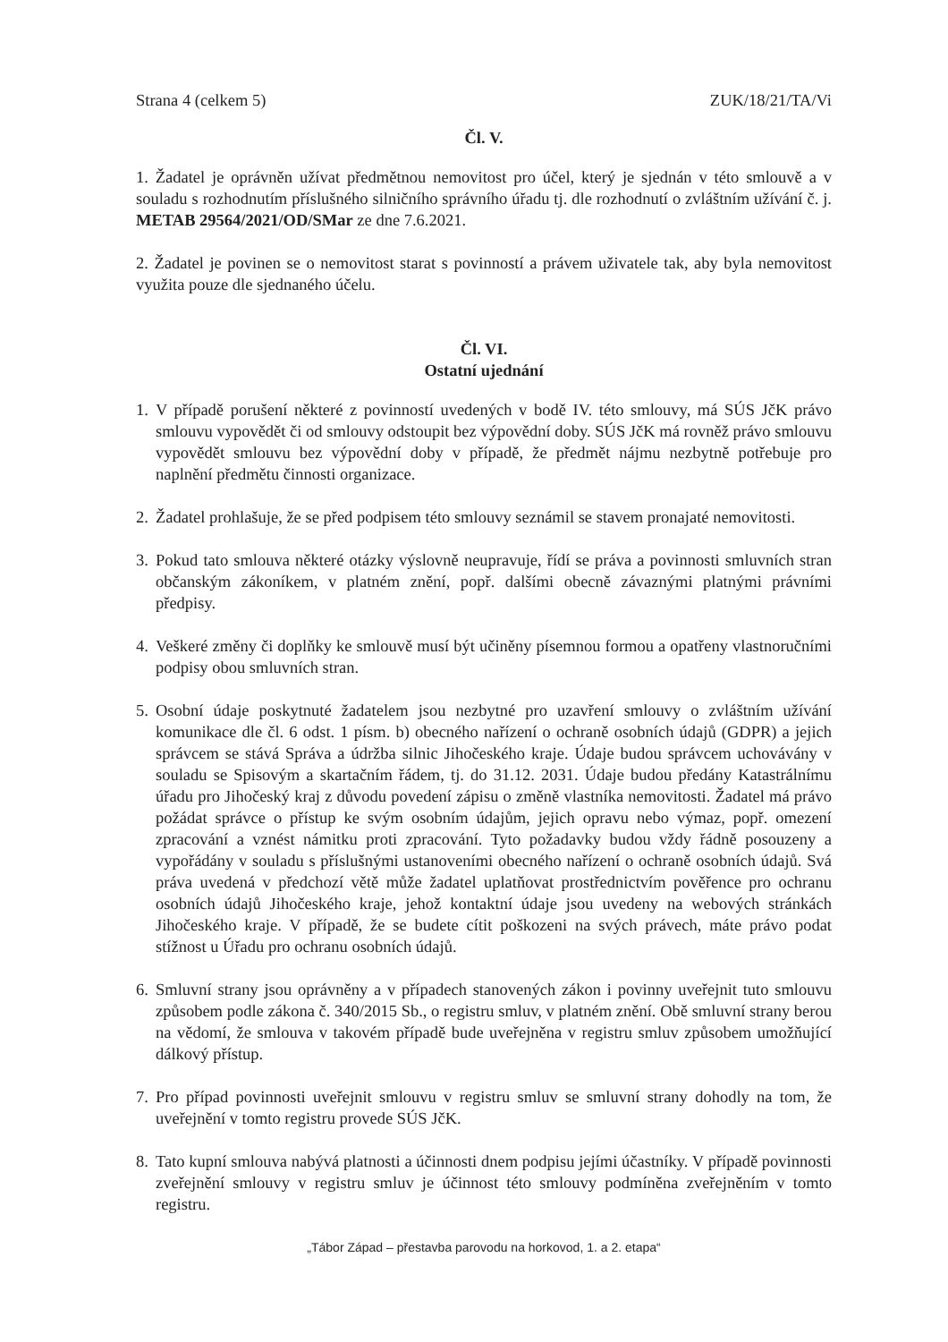Strana 4 (celkem 5) ZUK/18/21/TA/Vi
Čl. V.
1. Žadatel je oprávněn užívat předmětnou nemovitost pro účel, který je sjednán v této smlouvě a v souladu s rozhodnutím příslušného silničního správního úřadu tj. dle rozhodnutí o zvláštním užívání č. j. METAB 29564/2021/OD/SMar ze dne 7.6.2021.
2. Žadatel je povinen se o nemovitost starat s povinností a právem uživatele tak, aby byla nemovitost využita pouze dle sjednaného účelu.
Čl. VI.
Ostatní ujednání
1. V případě porušení některé z povinností uvedených v bodě IV. této smlouvy, má SÚS JčK právo smlouvu vypovědět či od smlouvy odstoupit bez výpovědní doby. SÚS JčK má rovněž právo smlouvu vypovědět smlouvu bez výpovědní doby v případě, že předmět nájmu nezbytně potřebuje pro naplnění předmětu činnosti organizace.
2. Žadatel prohlašuje, že se před podpisem této smlouvy seznámil se stavem pronajaté nemovitosti.
3. Pokud tato smlouva některé otázky výslovně neupravuje, řídí se práva a povinnosti smluvních stran občanským zákoníkem, v platném znění, popř. dalšími obecně závaznými platnými právními předpisy.
4. Veškeré změny či doplňky ke smlouvě musí být učiněny písemnou formou a opatřeny vlastnoručními podpisy obou smluvních stran.
5. Osobní údaje poskytnuté žadatelem jsou nezbytné pro uzavření smlouvy o zvláštním užívání komunikace dle čl. 6 odst. 1 písm. b) obecného nařízení o ochraně osobních údajů (GDPR) a jejich správcem se stává Správa a údržba silnic Jihočeského kraje. Údaje budou správcem uchovávány v souladu se Spisovým a skartačním řádem, tj. do 31.12. 2031. Údaje budou předány Katastrálnímu úřadu pro Jihočeský kraj z důvodu povedení zápisu o změně vlastníka nemovitosti. Žadatel má právo požádat správce o přístup ke svým osobním údajům, jejich opravu nebo výmaz, popř. omezení zpracování a vznést námitku proti zpracování. Tyto požadavky budou vždy řádně posouzeny a vypořádány v souladu s příslušnými ustanoveními obecného nařízení o ochraně osobních údajů. Svá práva uvedená v předchozí větě může žadatel uplatňovat prostřednictvím pověřence pro ochranu osobních údajů Jihočeského kraje, jehož kontaktní údaje jsou uvedeny na webových stránkách Jihočeského kraje. V případě, že se budete cítit poškozeni na svých právech, máte právo podat stížnost u Úřadu pro ochranu osobních údajů.
6. Smluvní strany jsou oprávněny a v případech stanovených zákon i povinny uveřejnit tuto smlouvu způsobem podle zákona č. 340/2015 Sb., o registru smluv, v platném znění. Obě smluvní strany berou na vědomí, že smlouva v takovém případě bude uveřejněna v registru smluv způsobem umožňující dálkový přístup.
7. Pro případ povinnosti uveřejnit smlouvu v registru smluv se smluvní strany dohodly na tom, že uveřejnění v tomto registru provede SÚS JčK.
8. Tato kupní smlouva nabývá platnosti a účinnosti dnem podpisu jejími účastníky. V případě povinnosti zveřejnění smlouvy v registru smluv je účinnost této smlouvy podmíněna zveřejněním v tomto registru.
„Tábor Západ – přestavba parovodu na horkovod, 1. a 2. etapa“